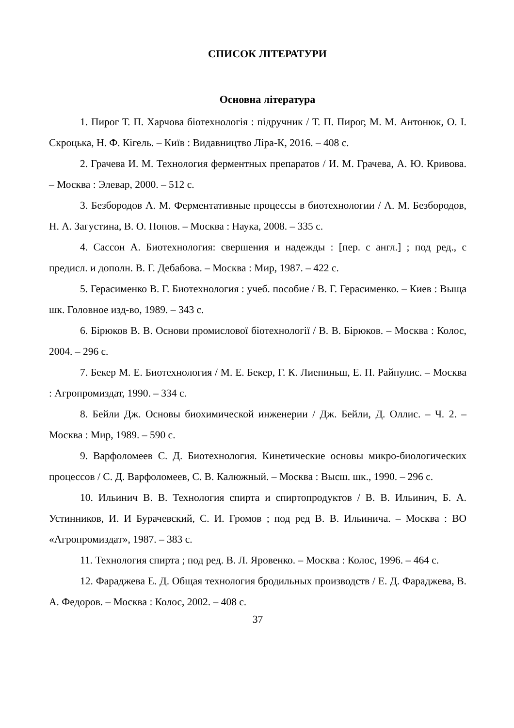СПИСОК ЛІТЕРАТУРИ
Основна література
1. Пирог Т. П. Харчова біотехнологія : підручник / Т. П. Пирог, М. М. Антонюк, О. І. Скроцька, Н. Ф. Кігель. – Київ : Видавництво Ліра-К, 2016. – 408 с.
2. Грачева И. М. Технология ферментных препаратов / И. М. Грачева, А. Ю. Кривова. – Москва : Элевар, 2000. – 512 с.
3. Безбородов А. М. Ферментативные процессы в биотехнологии / А. М. Безбородов, Н. А. Загустина, В. О. Попов. – Москва : Наука, 2008. – 335 с.
4. Сассон А. Биотехнология: свершения и надежды : [пер. с англ.] ; под ред., с предисл. и дополн. В. Г. Дебабова. – Москва : Мир, 1987. – 422 с.
5. Герасименко В. Г. Биотехнология : учеб. пособие / В. Г. Герасименко. – Киев : Выща шк. Головное изд-во, 1989. – 343 с.
6. Бірюков В. В. Основи промислової біотехнології / В. В. Бірюков. – Москва : Колос, 2004. – 296 с.
7. Бекер М. Е. Биотехнология / М. Е. Бекер, Г. К. Лиепиньш, Е. П. Райпулис. – Москва : Агропромиздат, 1990. – 334 с.
8. Бейли Дж. Основы биохимической инженерии / Дж. Бейли, Д. Оллис. – Ч. 2. – Москва : Мир, 1989. – 590 с.
9. Варфоломеев С. Д. Биотехнология. Кинетические основы микро-биологических процессов / С. Д. Варфоломеев, С. В. Калюжный. – Москва : Высш. шк., 1990. – 296 с.
10. Ильинич В. В. Технология спирта и спиртопродуктов / В. В. Ильинич, Б. А. Устинников, И. И Бурачевский, С. И. Громов ; под ред В. В. Ильинича. – Москва : ВО «Агропромиздат», 1987. – 383 с.
11. Технология спирта ; под ред. В. Л. Яровенко. – Москва : Колос, 1996. – 464 с.
12. Фараджева Е. Д. Общая технология бродильных производств / Е. Д. Фараджева, В. А. Федоров. – Москва : Колос, 2002. – 408 с.
37